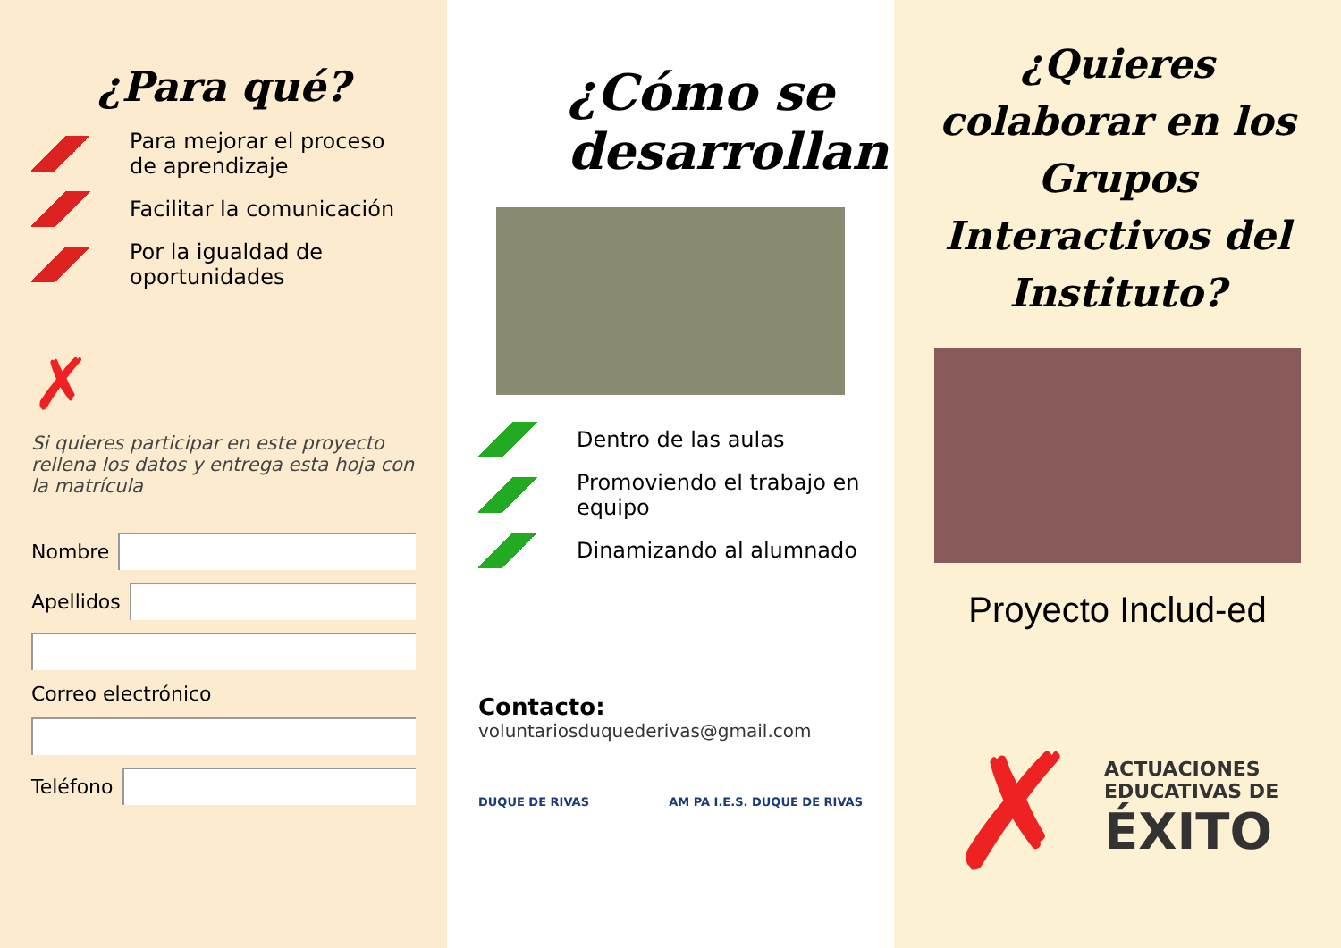¿Para qué?
Para mejorar el proceso de aprendizaje
Facilitar la comunicación
Por la igualdad de oportunidades
✗
Si quieres participar en este proyecto rellena los datos y entrega esta hoja con la matrícula
Nombre
Apellidos
Correo electrónico
Teléfono
¿Cómo se desarrollan?
Dentro de las aulas
Promoviendo el trabajo en equipo
Dinamizando al alumnado
Contacto:
voluntariosduquederivas@gmail.com
DUQUE DE RIVAS AM PA I.E.S. DUQUE DE RIVAS
¿Quieres colaborar en los Grupos Interactivos del Instituto?
Proyecto Includ-ed
✗
ACTUACIONES
EDUCATIVAS DE
ÉXITO